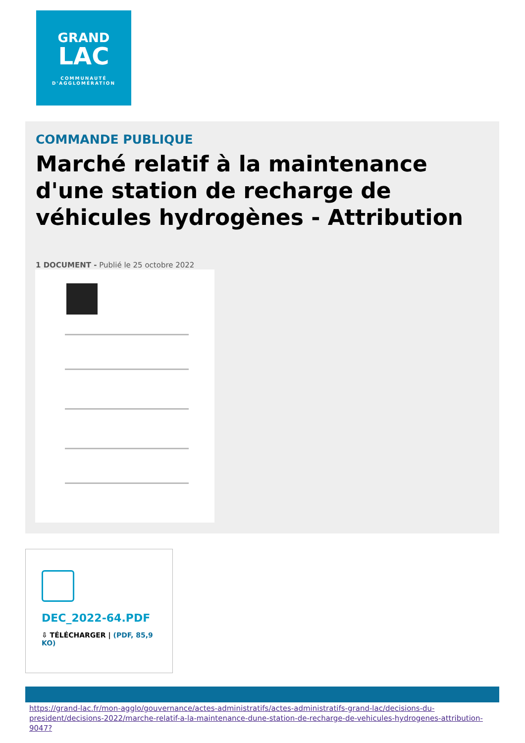GRAND
LAC
COMMUNAUTÉ
D'AGGLOMÉRATION
COMMANDE PUBLIQUE
Marché relatif à la maintenance d'une station de recharge de véhicules hydrogènes - Attribution
1 DOCUMENT - Publié le 25 octobre 2022
DEC_2022-64.PDF
⇩ TÉLÉCHARGER | (PDF, 85,9 KO)
https://grand-lac.fr/mon-agglo/gouvernance/actes-administratifs/actes-administratifs-grand-lac/decisions-du-president/decisions-2022/marche-relatif-a-la-maintenance-dune-station-de-recharge-de-vehicules-hydrogenes-attribution-9047?